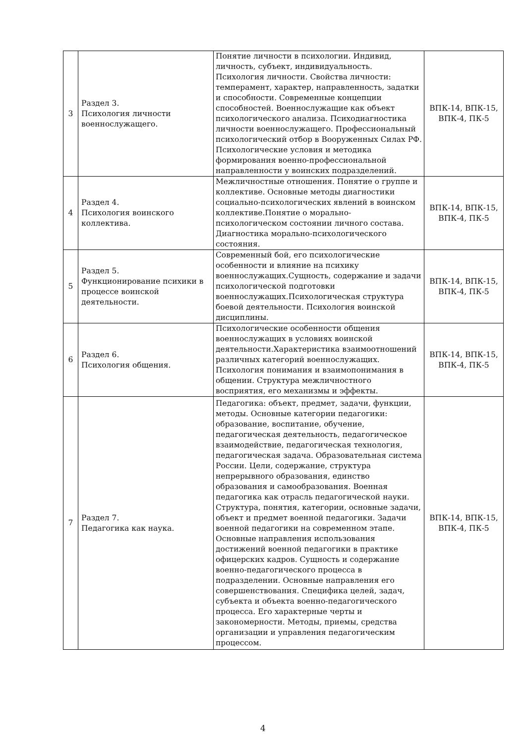| 3 | Раздел 3. Психология личности военнослужащего. | Понятие личности в психологии. Индивид, личность, субъект, индивидуальность. Психология личности. Свойства личности: темперамент, характер, направленность, задатки и способности. Современные концепции способностей. Военнослужащие как объект психологического анализа. Психодиагностика личности военнослужащего. Профессиональный психологический отбор в Вооруженных Силах РФ. Психологические условия и методика формирования военно-профессиональной направленности у воинских подразделений. | ВПК-14, ВПК-15, ВПК-4, ПК-5 |
| 4 | Раздел 4. Психология воинского коллектива. | Межличностные отношения. Понятие о группе и коллективе. Основные методы диагностики социально-психологических явлений в воинском коллективе.Понятие о морально-психологическом состоянии личного состава. Диагностика морально-психологического состояния. | ВПК-14, ВПК-15, ВПК-4, ПК-5 |
| 5 | Раздел 5. Функционирование психики в процессе воинской деятельности. | Современный бой, его психологические особенности и влияние на психику военнослужащих.Сущность, содержание и задачи психологической подготовки военнослужащих.Психологическая структура боевой деятельности. Психология воинской дисциплины. | ВПК-14, ВПК-15, ВПК-4, ПК-5 |
| 6 | Раздел 6. Психология общения. | Психологические особенности общения военнослужащих в условиях воинской деятельности.Характеристика взаимоотношений различных категорий военнослужащих. Психология понимания и взаимопонимания в общении. Структура межличностного восприятия, его механизмы и эффекты. | ВПК-14, ВПК-15, ВПК-4, ПК-5 |
| 7 | Раздел 7. Педагогика как наука. | Педагогика: объект, предмет, задачи, функции, методы. Основные категории педагогики: образование, воспитание, обучение, педагогическая деятельность, педагогическое взаимодействие, педагогическая технология, педагогическая задача. Образовательная система России. Цели, содержание, структура непрерывного образования, единство образования и самообразования. Военная педагогика как отрасль педагогической науки. Структура, понятия, категории, основные задачи, объект и предмет военной педагогики. Задачи военной педагогики на современном этапе. Основные направления использования достижений военной педагогики в практике офицерских кадров. Сущность и содержание военно-педагогического процесса в подразделении. Основные направления его совершенствования. Специфика целей, задач, субъекта и объекта военно-педагогического процесса. Его характерные черты и закономерности. Методы, приемы, средства организации и управления педагогическим процессом. | ВПК-14, ВПК-15, ВПК-4, ПК-5 |
4